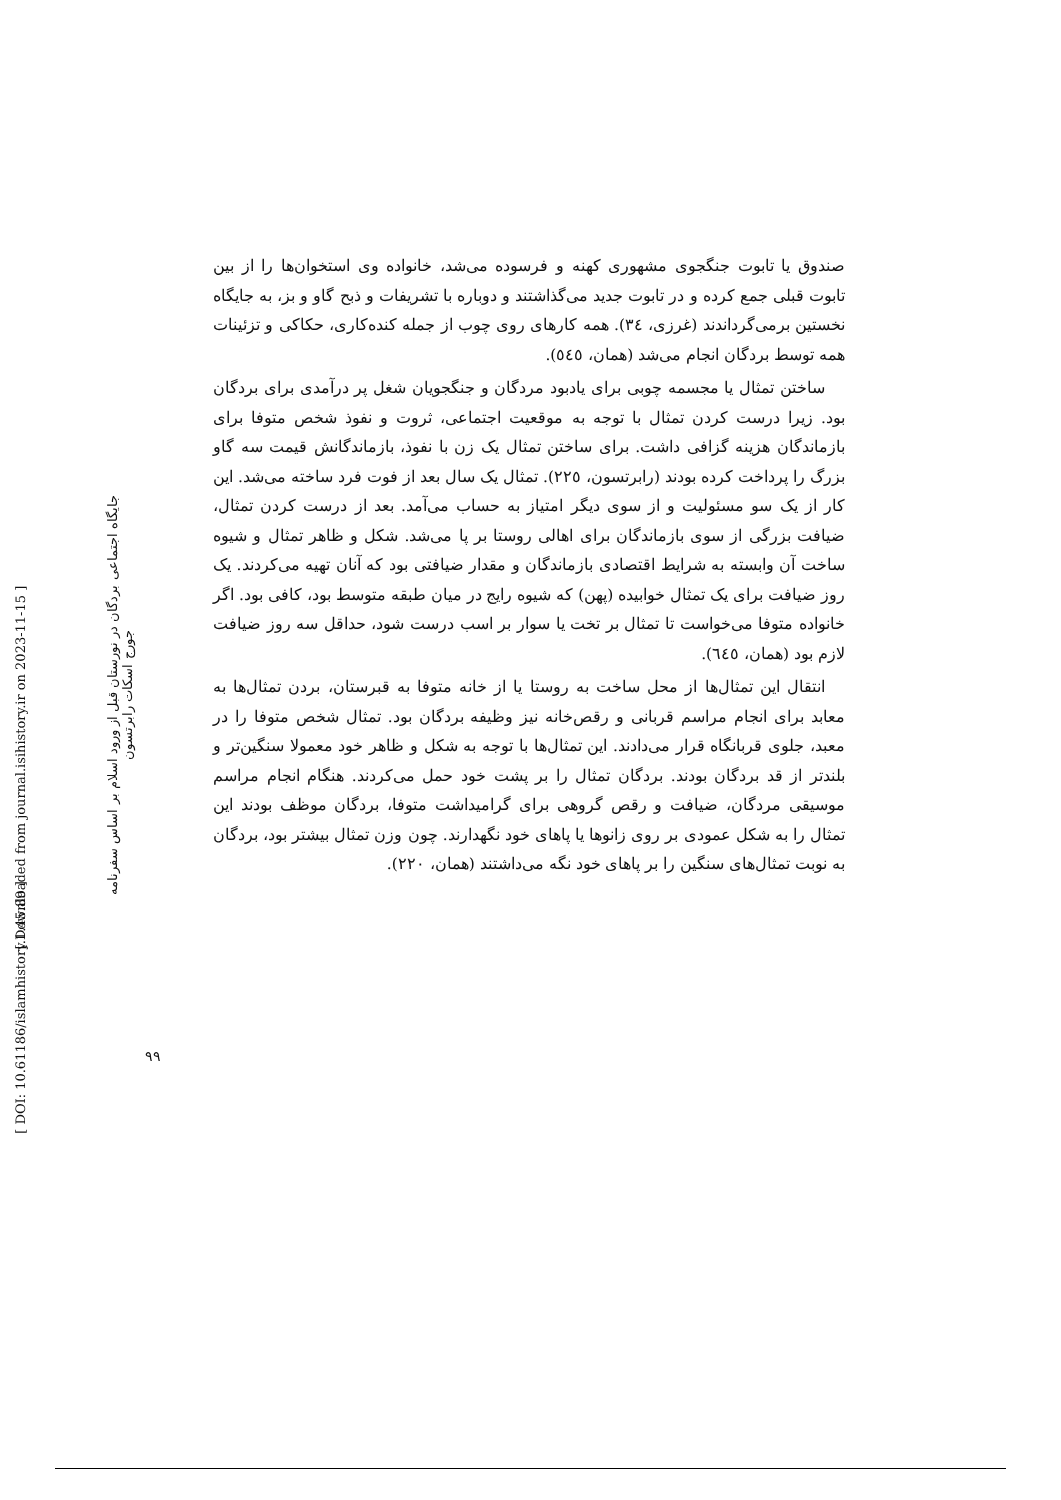صندوق یا تابوت جنگجوی مشهوری کهنه و فرسوده می‌شد، خانواده وی استخوان‌ها را از بین تابوت قبلی جمع کرده و در تابوت جدید می‌گذاشتند و دوباره با تشریفات و ذبح گاو و بز، به جایگاه نخستین برمی‌گرداندند (غرزی، ٣٤). همه کارهای روی چوب از جمله کنده‌کاری، حکاکی و تزئینات همه توسط بردگان انجام می‌شد (همان، ٥٤٥).
ساختن تمثال یا مجسمه چوبی برای یادبود مردگان و جنگجویان شغل پر درآمدی برای بردگان بود. زیرا درست کردن تمثال با توجه به موقعیت اجتماعی، ثروت و نفوذ شخص متوفا برای بازماندگان هزینه گزافی داشت. برای ساختن تمثال یک زن با نفوذ، بازماندگانش قیمت سه گاو بزرگ را پرداخت کرده بودند (رابرتسون، ٢٢٥). تمثال یک سال بعد از فوت فرد ساخته می‌شد. این کار از یک سو مسئولیت و از سوی دیگر امتیاز به حساب می‌آمد. بعد از درست کردن تمثال، ضیافت بزرگی از سوی بازماندگان برای اهالی روستا بر پا می‌شد. شکل و ظاهر تمثال و شیوه ساخت آن وابسته به شرایط اقتصادی بازماندگان و مقدار ضیافتی بود که آنان تهیه می‌کردند. یک روز ضیافت برای یک تمثال خوابیده (پهن) که شیوه رایج در میان طبقه متوسط بود، کافی بود. اگر خانواده متوفا می‌خواست تا تمثال بر تخت یا سوار بر اسب درست شود، حداقل سه روز ضیافت لازم بود (همان، ٦٤٥).
انتقال این تمثال‌ها از محل ساخت به روستا یا از خانه متوفا به قبرستان، بردن تمثال‌ها به معابد برای انجام مراسم قربانی و رقص‌خانه نیز وظیفه بردگان بود. تمثال شخص متوفا را در معبد، جلوی قربانگاه قرار می‌دادند. این تمثال‌ها با توجه به شکل و ظاهر خود معمولا سنگین‌تر و بلندتر از قد بردگان بودند. بردگان تمثال را بر پشت خود حمل می‌کردند. هنگام انجام مراسم موسیقی مردگان، ضیافت و رقص گروهی برای گرامیداشت متوفا، بردگان موظف بودند این تمثال را به شکل عمودی بر روی زانوها یا پاهای خود نگهدارند. چون وزن تمثال بیشتر بود، بردگان به نوبت تمثال‌های سنگین را بر پاهای خود نگه می‌داشتند (همان، ٢٢٠).
جایگاه اجتماعی بردگان در نورستان قبل از ورود اسلام بر اساس سفرنامه جورج اسکات رابرتسون
[ Downloaded from journal.isihistory.ir on 2023-11-15 ]
[ DOI: 10.61186/islamhistory.1.45.89 ]
٩٩